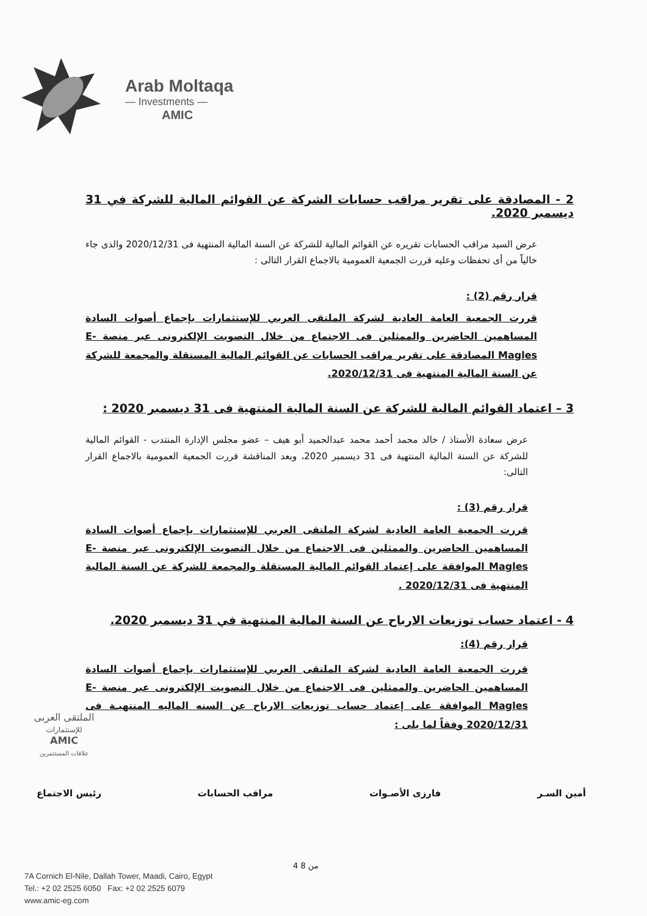Arab Moltaqa
— Investments —
AMIC
2 - المصادقة على تقرير مراقب حسابات الشركة عن القوائم المالية للشركة في 31 ديسمبر 2020.
عرض السيد مراقب الحسابات تقريره عن القوائم المالية للشركة عن السنة المالية المنتهية فى 2020/12/31 والذى جاء خالياً من أى تحفظات وعليه قررت الجمعية العمومية بالاجماع القرار التالى :
قرار رقم (2) :
قررت الجمعية العامة العادية لشركة الملتقى العربي للإستثمارات بإجماع أصوات السادة المساهمين الحاضرين والممثلين فى الاجتماع من خلال التصويت الإلكترونى عبر منصة E-Magles المصادقة على تقرير مراقب الحسابات عن القوائم المالية المستقلة والمجمعة للشركة عن السنة المالية المنتهية فى 2020/12/31.
3 – اعتماد القوائم المالية للشركة عن السنة المالية المنتهية فى 31 ديسمبر 2020 :
عرض سعادة الأستاذ / خالد محمد أحمد محمد عبدالحميد أبو هيف – عضو مجلس الإدارة المنتدب - القوائم المالية للشركة عن السنة المالية المنتهية فى 31 ديسمبر 2020، وبعد المناقشة قررت الجمعية العمومية بالاجماع القرار التالى:
قرار رقم (3) :
قررت الجمعية العامة العادية لشركة الملتقى العربي للإستثمارات بإجماع أصوات السادة المساهمين الحاضرين والممثلين فى الاجتماع من خلال التصويت الإلكترونى عبر منصة E-Magles الموافقة على إعتماد القوائم المالية المستقلة والمجمعة للشركة عن السنة المالية المنتهية فى 2020/12/31 .
4 - اعتماد حساب توزيعات الارباح عن السنة المالية المنتهية في 31 ديسمبر 2020.
قرار رقم (4):
قررت الجمعية العامة العادية لشركة الملتقى العربي للإستثمارات بإجماع أصوات السادة المساهمين الحاضرين والممثلين فى الاجتماع من خلال التصويت الإلكترونى عبر منصة E-Magles الموافقة على إعتماد حساب توزيعات الارباح عن السنه الماليه المنتهيـة فى 2020/12/31 وفقاً لما يلى :
الملتقى العربى
للإستثمارات
AMIC
علاقات المستثمرين
أمين السـر فارزى الأصـوات مراقب الحسابات رئيس الاجتماع
4 من 8
7A Cornich El-Nile, Dallah Tower, Maadi, Cairo, Egypt
Tel.: +2 02 2525 6050 Fax: +2 02 2525 6079
www.amic-eg.com